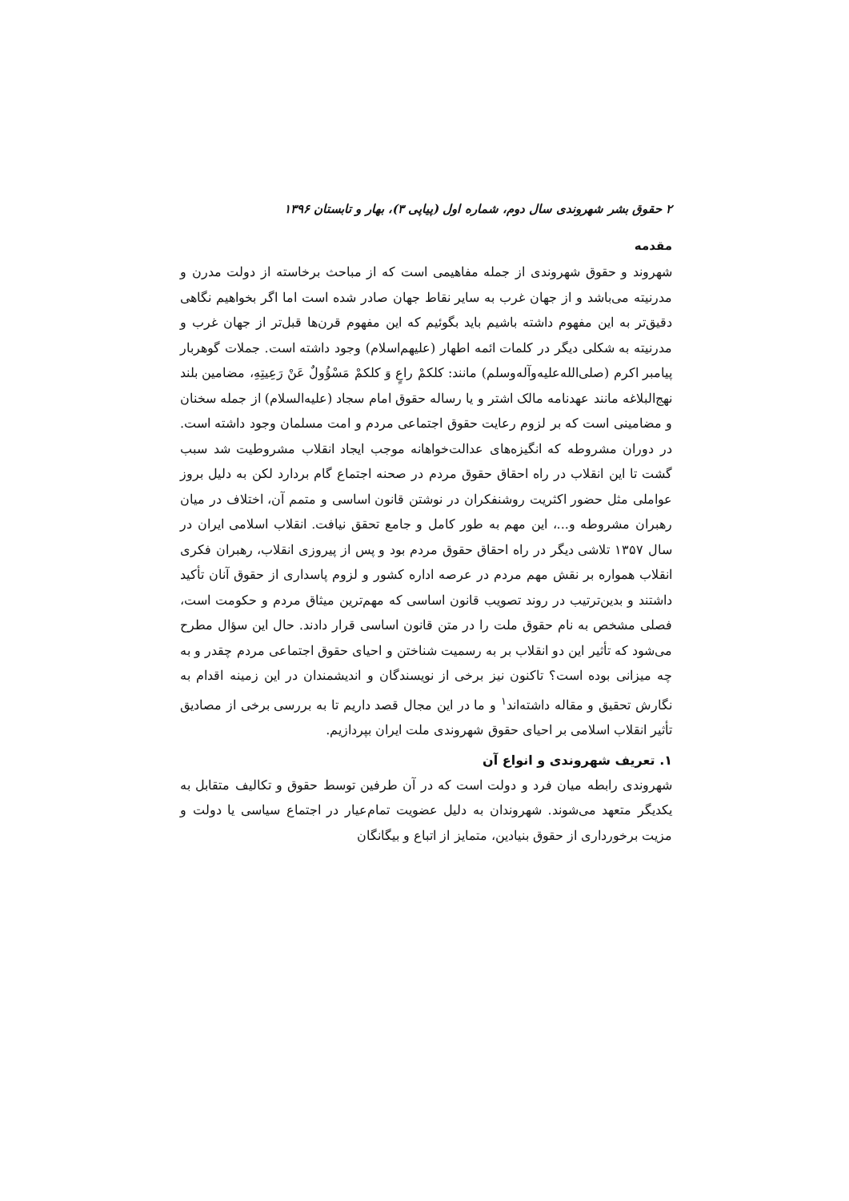۲ حقوق بشر شهروندی سال دوم، شماره اول (پیاپی ۳)، بهار و تابستان ۱۳۹۶
مقدمه
شهروند و حقوق شهروندی از جمله مفاهیمی است که از مباحث برخاسته از دولت مدرن و مدرنیته می‌باشد و از جهان غرب به سایر نقاط جهان صادر شده است اما اگر بخواهیم نگاهی دقیق‌تر به این مفهوم داشته باشیم باید بگوئیم که این مفهوم قرن‌ها قبل‌تر از جهان غرب و مدرنیته به شکلی دیگر در کلمات ائمه اطهار (علیهم‌اسلام) وجود داشته است. جملات گوهربار پیامبر اکرم (صلی‌الله‌علیه‌وآله‌وسلم) مانند: کلکمْ راعٍ وَ کلکمْ مَسْؤُولٌ عَنْ رَعِیتِهِ، مضامین بلند نهج‌البلاغه مانند عهدنامه مالک اشتر و یا رساله حقوق امام سجاد (علیه‌السلام) از جمله سخنان و مضامینی است که بر لزوم رعایت حقوق اجتماعی مردم و امت مسلمان وجود داشته است. در دوران مشروطه که انگیزه‌های عدالت‌خواهانه موجب ایجاد انقلاب مشروطیت شد سبب گشت تا این انقلاب در راه احقاق حقوق مردم در صحنه اجتماع گام بردارد لکن به دلیل بروز عواملی مثل حضور اکثریت روشنفکران در نوشتن قانون اساسی و متمم آن، اختلاف در میان رهبران مشروطه و...، این مهم به طور کامل و جامع تحقق نیافت. انقلاب اسلامی ایران در سال ۱۳۵۷ تلاشی دیگر در راه احقاق حقوق مردم بود و پس از پیروزی انقلاب، رهبران فکری انقلاب همواره بر نقش مهم مردم در عرصه اداره کشور و لزوم پاسداری از حقوق آنان تأکید داشتند و بدین‌ترتیب در روند تصویب قانون اساسی که مهم‌ترین میثاق مردم و حکومت است، فصلی مشخص به نام حقوق ملت را در متن قانون اساسی قرار دادند. حال این سؤال مطرح می‌شود که تأثیر این دو انقلاب بر به رسمیت شناختن و احیای حقوق اجتماعی مردم چقدر و به چه میزانی بوده است؟ تاکنون نیز برخی از نویسندگان و اندیشمندان در این زمینه اقدام به نگارش تحقیق و مقاله داشته‌اند<sup>۱</sup> و ما در این مجال قصد داریم تا به بررسی برخی از مصادیق تأثیر انقلاب اسلامی بر احیای حقوق شهروندی ملت ایران بپردازیم.
۱. تعریف شهروندی و انواع آن
شهروندی رابطه میان فرد و دولت است که در آن طرفین توسط حقوق و تکالیف متقابل به یکدیگر متعهد می‌شوند. شهروندان به دلیل عضویت تمام‌عیار در اجتماع سیاسی یا دولت و مزیت برخورداری از حقوق بنیادین، متمایز از اتباع و بیگانگان